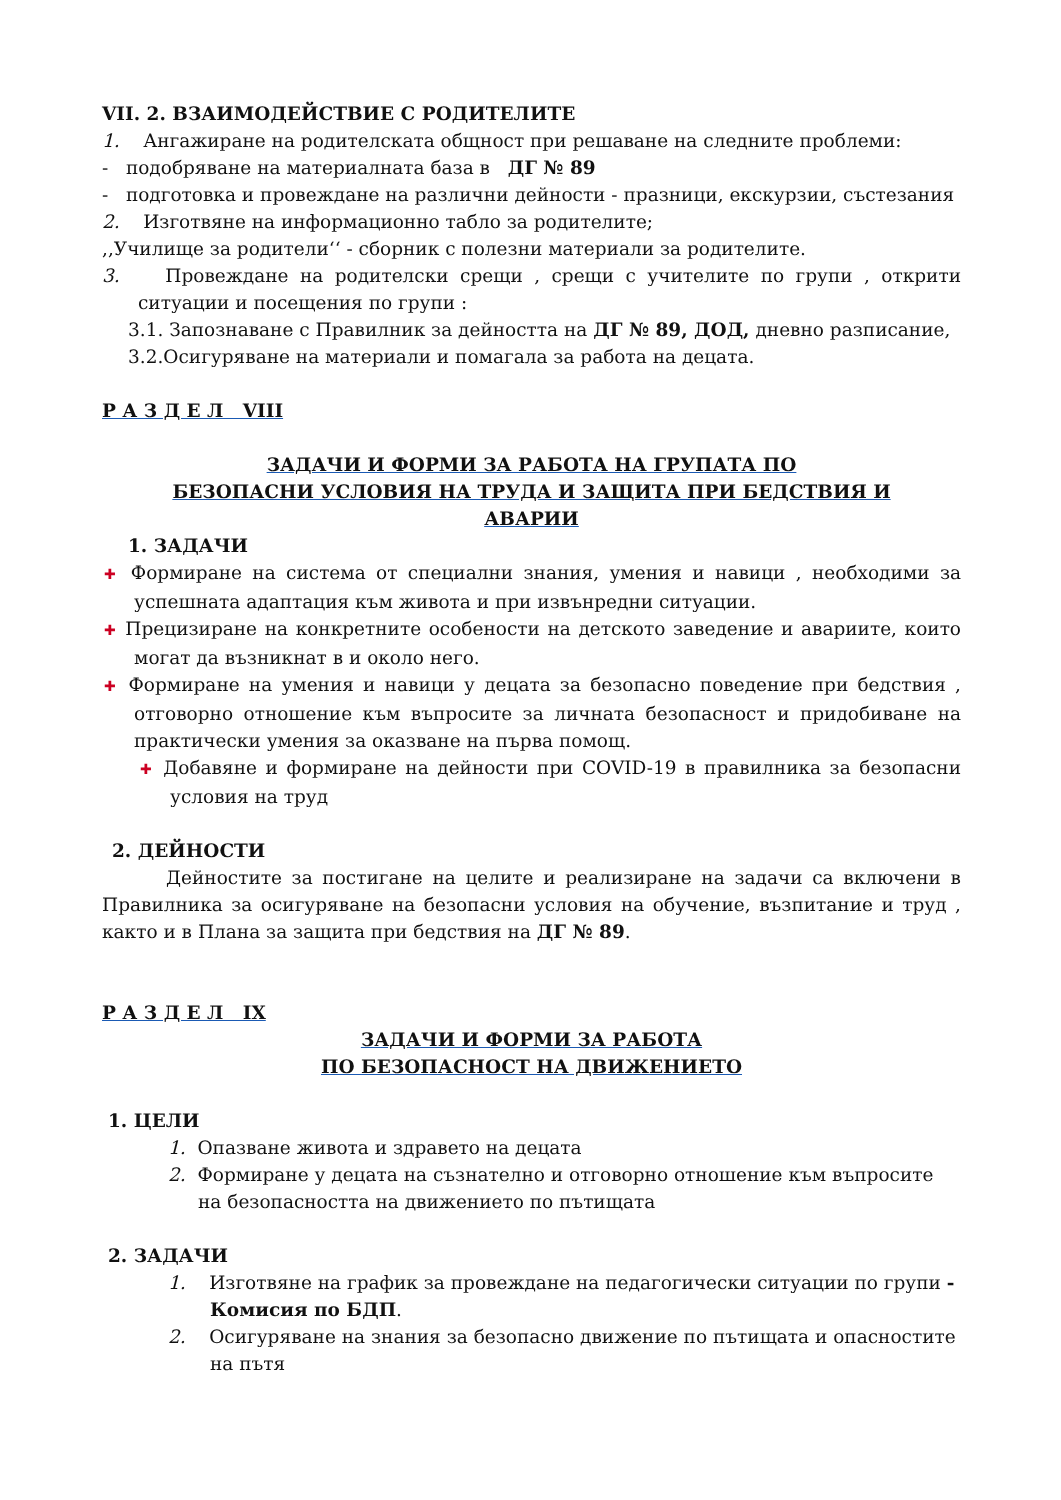VII. 2. ВЗАИМОДЕЙСТВИЕ С РОДИТЕЛИТЕ
1. Ангажиране на родителската общност при решаване на следните проблеми:
- подобряване на материалната база в ДГ № 89
- подготовка и провеждане на различни дейности - празници, екскурзии, състезания
2. Изготвяне на информационно табло за родителите;
,,Училище за родители‘‘ - сборник с полезни материали за родителите.
3. Провеждане на родителски срещи , срещи с учителите по групи , открити ситуации и посещения по групи :
3.1. Запознаване с Правилник за дейността на ДГ № 89, ДОД, дневно разписание,
3.2.Осигуряване на материали и помагала за работа на децата.
Р А З Д Е Л VIII
ЗАДАЧИ И ФОРМИ ЗА РАБОТА НА ГРУПАТА ПО
БЕЗОПАСНИ УСЛОВИЯ НА ТРУДА И ЗАЩИТА ПРИ БЕДСТВИЯ И
АВАРИИ
1. ЗАДАЧИ
✚ Формиране на система от специални знания, умения и навици , необходими за успешната адаптация към живота и при извънредни ситуации.
✚ Прецизиране на конкретните особености на детското заведение и авариите, които могат да възникнат в и около него.
✚ Формиране на умения и навици у децата за безопасно поведение при бедствия , отговорно отношение към въпросите за личната безопасност и придобиване на практически умения за оказване на първа помощ.
✚ Добавяне и формиране на дейности при COVID-19 в правилника за безопасни условия на труд
2. ДЕЙНОСТИ
Дейностите за постигане на целите и реализиране на задачи са включени в Правилника за осигуряване на безопасни условия на обучение, възпитание и труд , както и в Плана за защита при бедствия на ДГ № 89.
Р А З Д Е Л IX
ЗАДАЧИ И ФОРМИ ЗА РАБОТА
ПО БЕЗОПАСНОСТ НА ДВИЖЕНИЕТО
1. ЦЕЛИ
1. Опазване живота и здравето на децата
2. Формиране у децата на съзнателно и отговорно отношение към въпросите на безопасността на движението по пътищата
2. ЗАДАЧИ
1. Изготвяне на график за провеждане на педагогически ситуации по групи - Комисия по БДП.
2. Осигуряване на знания за безопасно движение по пътищата и опасностите на пътя